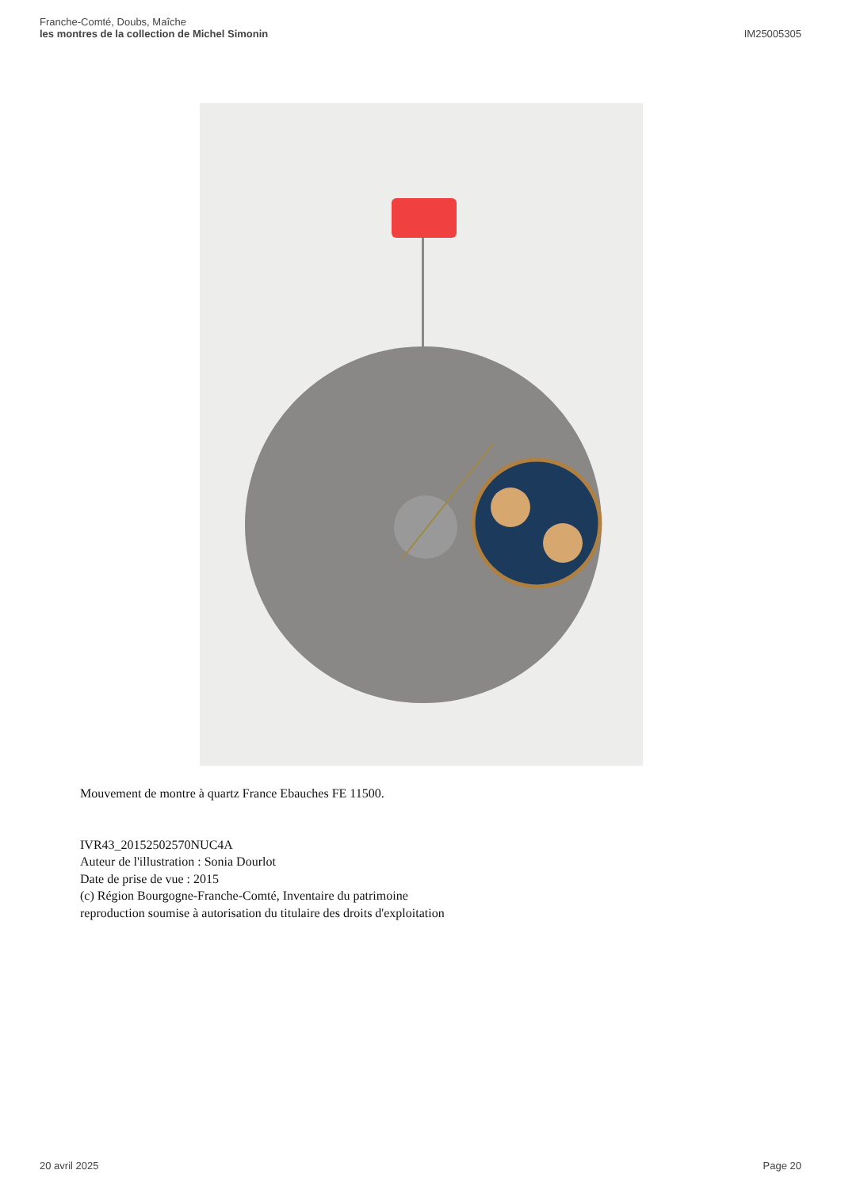Franche-Comté, Doubs, Maîche
les montres de la collection de Michel Simonin
IM25005305
Mouvement de montre à quartz France Ebauches FE 11500.
IVR43_20152502570NUC4A
Auteur de l'illustration : Sonia Dourlot
Date de prise de vue : 2015
(c) Région Bourgogne-Franche-Comté, Inventaire du patrimoine
reproduction soumise à autorisation du titulaire des droits d'exploitation
20 avril 2025 Page 20